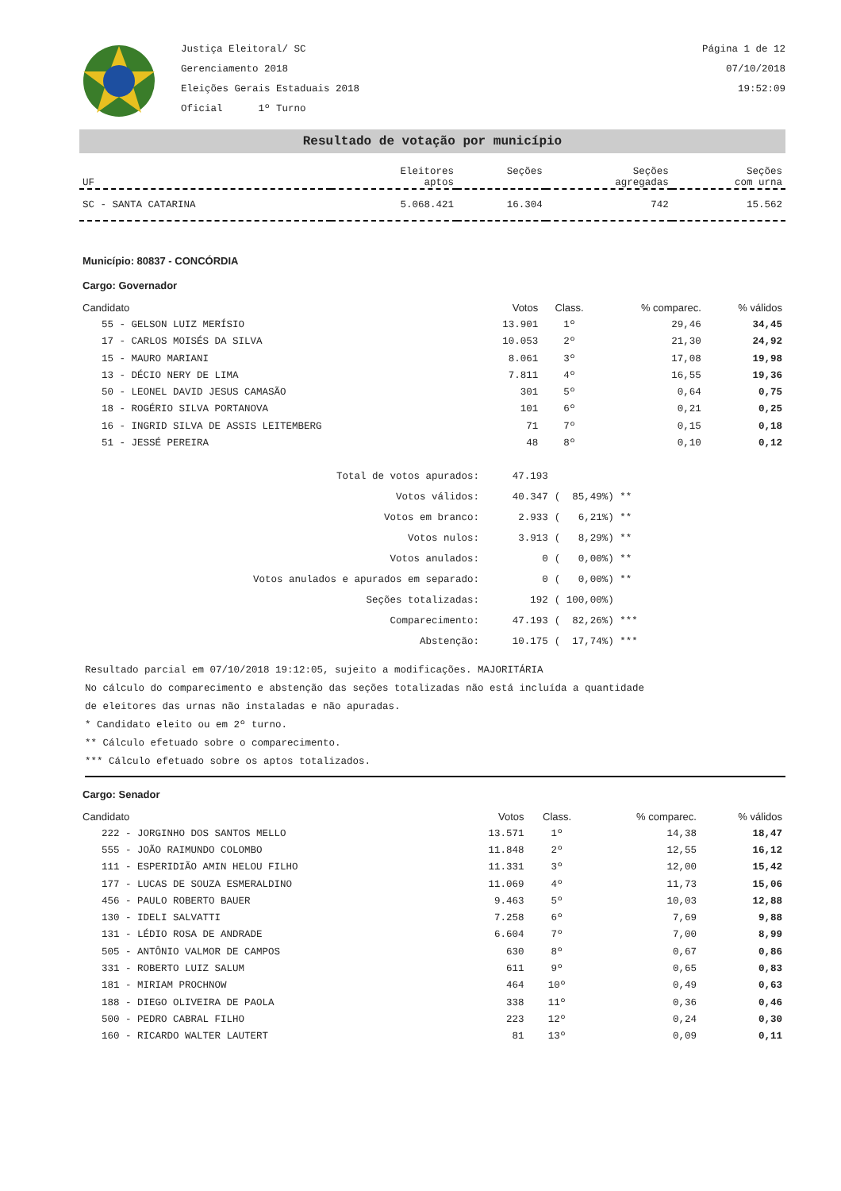Justiça Eleitoral/ SC
Gerenciamento 2018
Eleições Gerais Estaduais 2018
Oficial 1º Turno
Página 1 de 12
07/10/2018
19:52:09
Resultado de votação por município
| UF | Eleitores aptos | Seções | Seções agregadas | Seções com urna |
| SC - SANTA CATARINA | 5.068.421 | 16.304 | 742 | 15.562 |
Município: 80837 - CONCÓRDIA
Cargo: Governador
| Candidato | Votos | Class. | % comparec. | % válidos |
| 55 - GELSON LUIZ MERÍSIO | 13.901 | 1º | 29,46 | 34,45 |
| 17 - CARLOS MOISÉS DA SILVA | 10.053 | 2º | 21,30 | 24,92 |
| 15 - MAURO MARIANI | 8.061 | 3º | 17,08 | 19,98 |
| 13 - DÉCIO NERY DE LIMA | 7.811 | 4º | 16,55 | 19,36 |
| 50 - LEONEL DAVID JESUS CAMASÃO | 301 | 5º | 0,64 | 0,75 |
| 18 - ROGÉRIO SILVA PORTANOVA | 101 | 6º | 0,21 | 0,25 |
| 16 - INGRID SILVA DE ASSIS LEITEMBERG | 71 | 7º | 0,15 | 0,18 |
| 51 - JESSÉ PEREIRA | 48 | 8º | 0,10 | 0,12 |
| Total de votos apurados: | 47.193 | |
| Votos válidos: | 40.347 | ( 85,49%) ** |
| Votos em branco: | 2.933 | ( 6,21%) ** |
| Votos nulos: | 3.913 | ( 8,29%) ** |
| Votos anulados: | 0 | ( 0,00%) ** |
| Votos anulados e apurados em separado: | 0 | ( 0,00%) ** |
| Seções totalizadas: | 192 | ( 100,00%) |
| Comparecimento: | 47.193 | ( 82,26%) *** |
| Abstenção: | 10.175 | ( 17,74%) *** |
Resultado parcial em 07/10/2018 19:12:05, sujeito a modificações. MAJORITÁRIA
No cálculo do comparecimento e abstenção das seções totalizadas não está incluída a quantidade
de eleitores das urnas não instaladas e não apuradas.
* Candidato eleito ou em 2º turno.
** Cálculo efetuado sobre o comparecimento.
*** Cálculo efetuado sobre os aptos totalizados.
Cargo: Senador
| Candidato | Votos | Class. | % comparec. | % válidos |
| 222 - JORGINHO DOS SANTOS MELLO | 13.571 | 1º | 14,38 | 18,47 |
| 555 - JOÃO RAIMUNDO COLOMBO | 11.848 | 2º | 12,55 | 16,12 |
| 111 - ESPERIDIÃO AMIN HELOU FILHO | 11.331 | 3º | 12,00 | 15,42 |
| 177 - LUCAS DE SOUZA ESMERALDINO | 11.069 | 4º | 11,73 | 15,06 |
| 456 - PAULO ROBERTO BAUER | 9.463 | 5º | 10,03 | 12,88 |
| 130 - IDELI SALVATTI | 7.258 | 6º | 7,69 | 9,88 |
| 131 - LÉDIO ROSA DE ANDRADE | 6.604 | 7º | 7,00 | 8,99 |
| 505 - ANTÔNIO VALMOR DE CAMPOS | 630 | 8º | 0,67 | 0,86 |
| 331 - ROBERTO LUIZ SALUM | 611 | 9º | 0,65 | 0,83 |
| 181 - MIRIAM PROCHNOW | 464 | 10º | 0,49 | 0,63 |
| 188 - DIEGO OLIVEIRA DE PAOLA | 338 | 11º | 0,36 | 0,46 |
| 500 - PEDRO CABRAL FILHO | 223 | 12º | 0,24 | 0,30 |
| 160 - RICARDO WALTER LAUTERT | 81 | 13º | 0,09 | 0,11 |